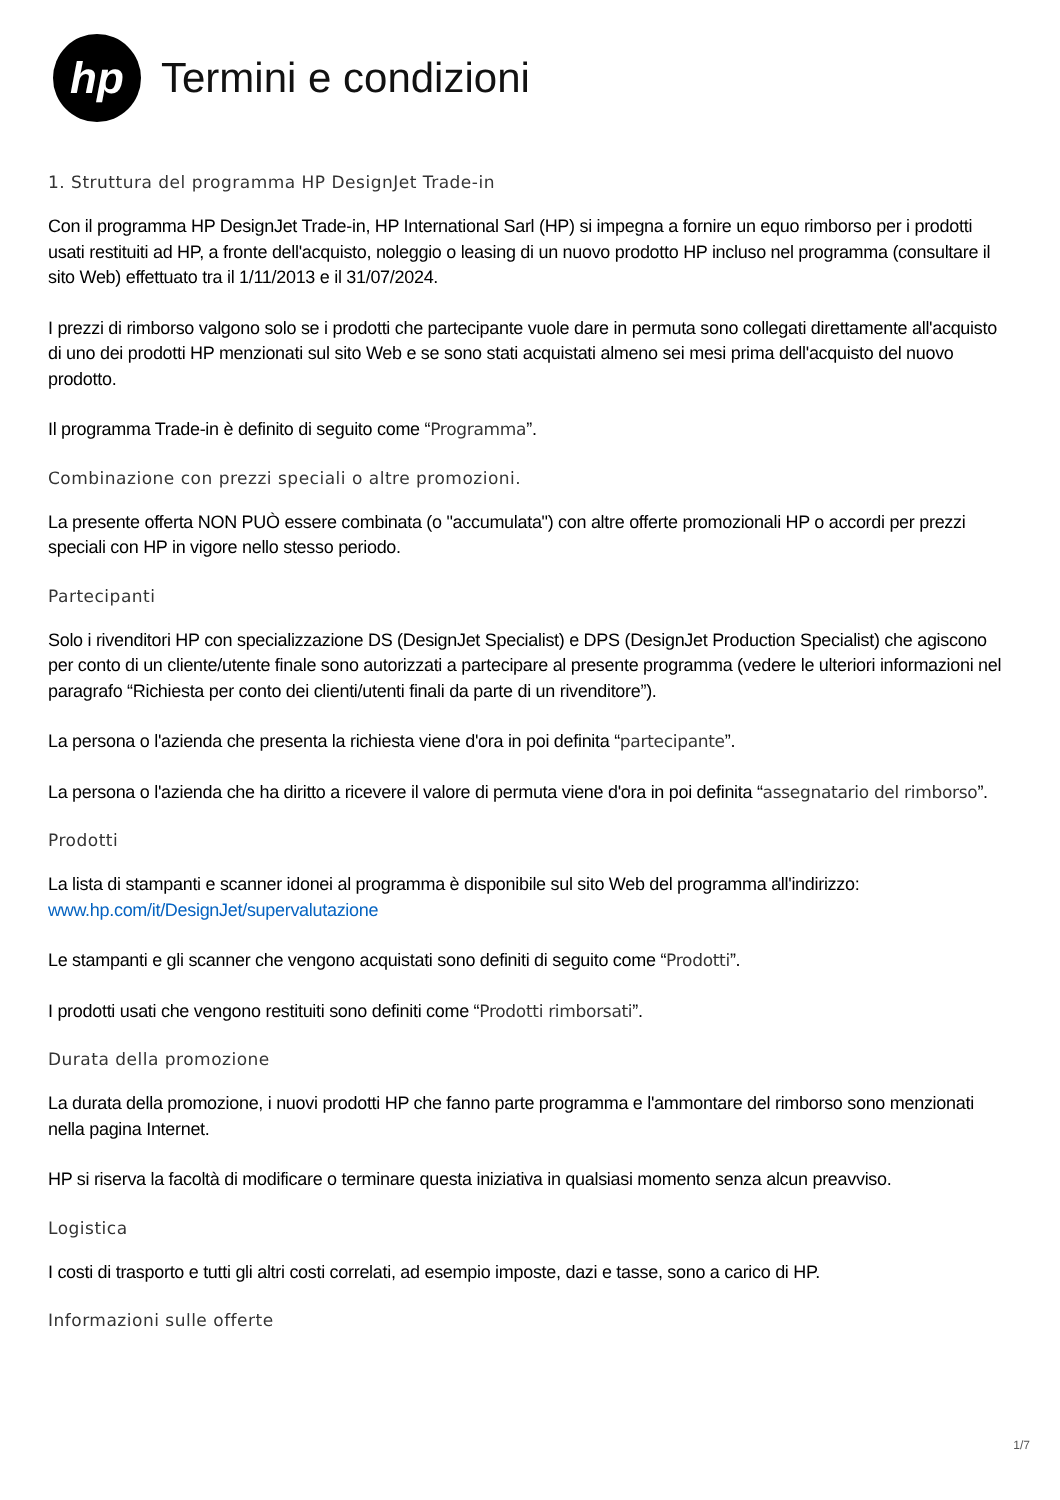hp
Termini e condizioni
1. Struttura del programma HP DesignJet Trade-in
Con il programma HP DesignJet Trade-in, HP International Sarl (HP) si impegna a fornire un equo rimborso per i prodotti usati restituiti ad HP, a fronte dell'acquisto, noleggio o leasing di un nuovo prodotto HP incluso nel programma (consultare il sito Web) effettuato tra il 1/11/2013 e il 31/07/2024.
I prezzi di rimborso valgono solo se i prodotti che partecipante vuole dare in permuta sono collegati direttamente all'acquisto di uno dei prodotti HP menzionati sul sito Web e se sono stati acquistati almeno sei mesi prima dell'acquisto del nuovo prodotto.
Il programma Trade-in è definito di seguito come “Programma”.
Combinazione con prezzi speciali o altre promozioni.
La presente offerta NON PUÒ essere combinata (o "accumulata") con altre offerte promozionali HP o accordi per prezzi speciali con HP in vigore nello stesso periodo.
Partecipanti
Solo i rivenditori HP con specializzazione DS (DesignJet Specialist) e DPS (DesignJet Production Specialist) che agiscono per conto di un cliente/utente finale sono autorizzati a partecipare al presente programma (vedere le ulteriori informazioni nel paragrafo “Richiesta per conto dei clienti/utenti finali da parte di un rivenditore”).
La persona o l'azienda che presenta la richiesta viene d'ora in poi definita “partecipante”.
La persona o l'azienda che ha diritto a ricevere il valore di permuta viene d'ora in poi definita “assegnatario del rimborso”.
Prodotti
La lista di stampanti e scanner idonei al programma è disponibile sul sito Web del programma all'indirizzo: www.hp.com/it/DesignJet/supervalutazione
Le stampanti e gli scanner che vengono acquistati sono definiti di seguito come “Prodotti”.
I prodotti usati che vengono restituiti sono definiti come “Prodotti rimborsati”.
Durata della promozione
La durata della promozione, i nuovi prodotti HP che fanno parte programma e l'ammontare del rimborso sono menzionati nella pagina Internet.
HP si riserva la facoltà di modificare o terminare questa iniziativa in qualsiasi momento senza alcun preavviso.
Logistica
I costi di trasporto e tutti gli altri costi correlati, ad esempio imposte, dazi e tasse, sono a carico di HP.
Informazioni sulle offerte
1/7